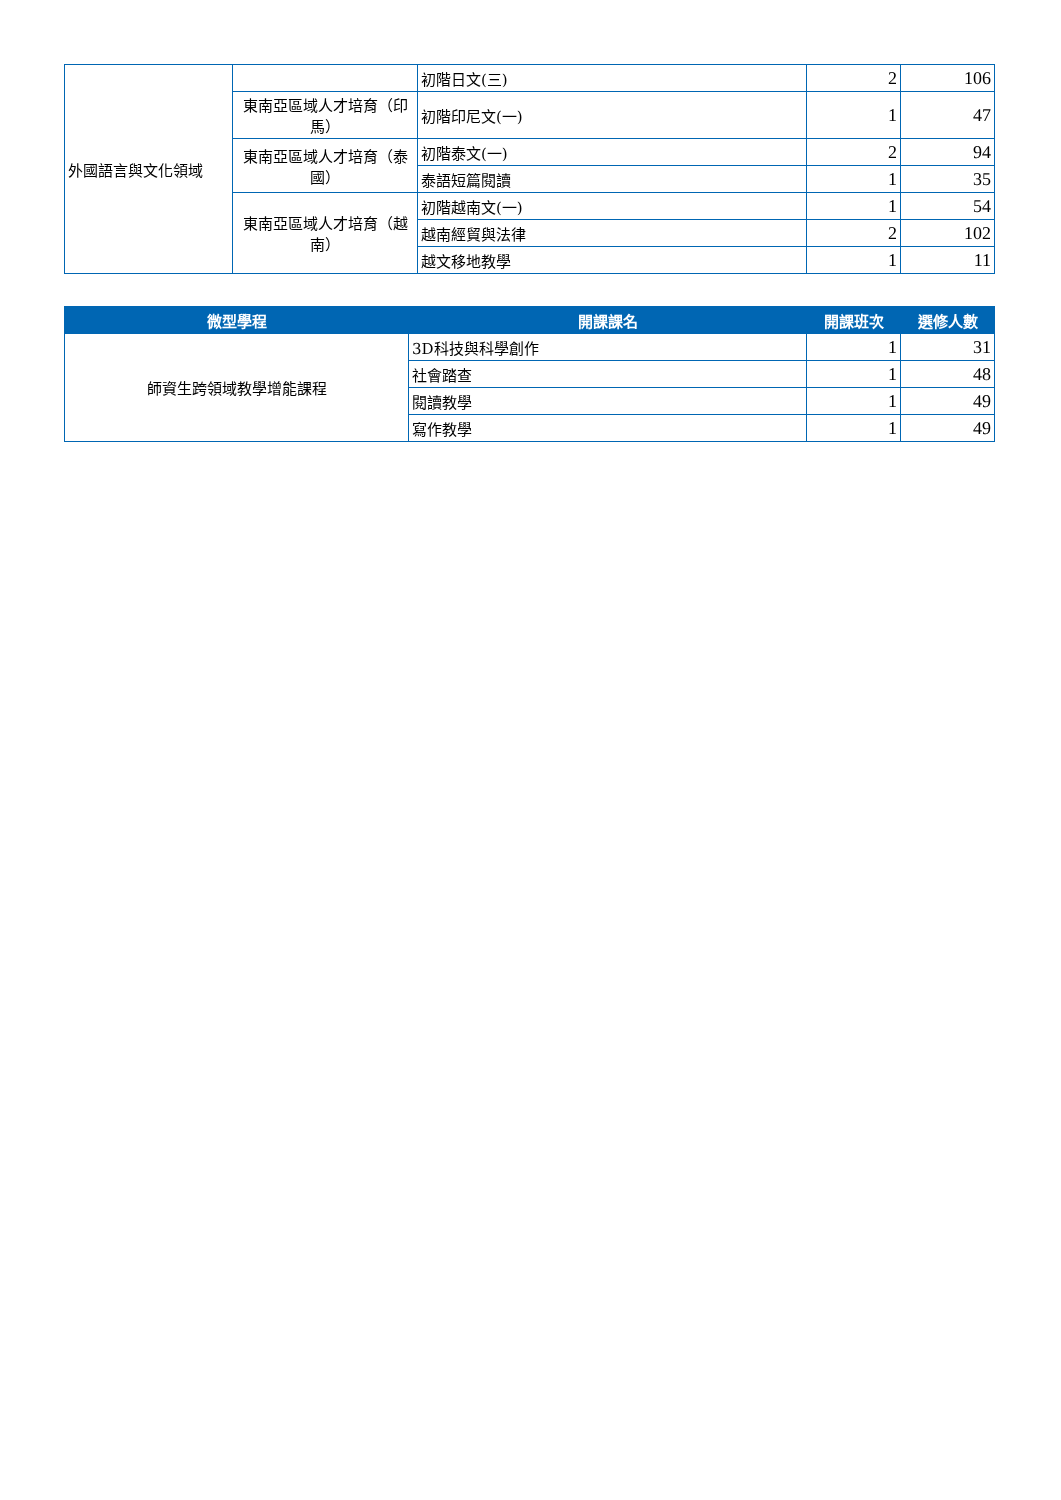| 外國語言與文化領域 | | 初階日文(三) | 2 | 106 |
| | 東南亞區域人才培育（印馬） | 初階印尼文(一) | 1 | 47 |
| | 東南亞區域人才培育（泰國） | 初階泰文(一) | 2 | 94 |
| | | 泰語短篇閱讀 | 1 | 35 |
| | 東南亞區域人才培育（越南） | 初階越南文(一) | 1 | 54 |
| | | 越南經貿與法律 | 2 | 102 |
| | | 越文移地教學 | 1 | 11 |
| 微型學程 | 開課課名 | 開課班次 | 選修人數 |
| --- | --- | --- | --- |
| 師資生跨領域教學增能課程 | 3D科技與科學創作 | 1 | 31 |
| | 社會踏查 | 1 | 48 |
| | 閱讀教學 | 1 | 49 |
| | 寫作教學 | 1 | 49 |